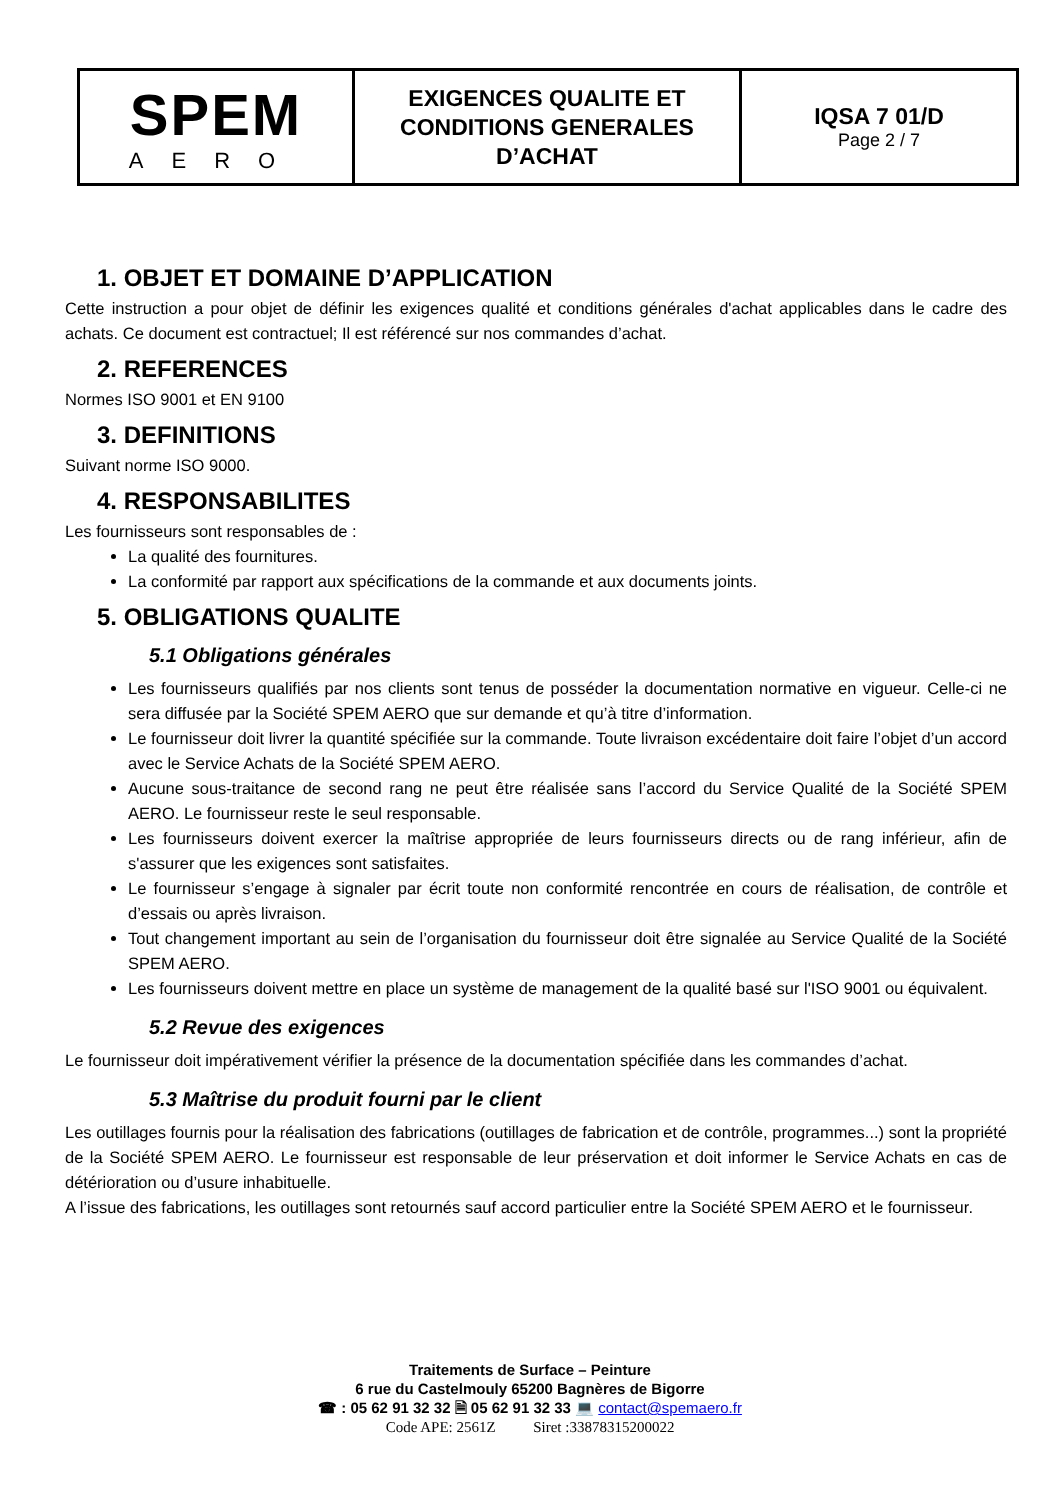| SPEM AERO | EXIGENCES QUALITE ET CONDITIONS GENERALES D’ACHAT | IQSA 7 01/D Page 2 / 7 |
1. OBJET ET DOMAINE D’APPLICATION
Cette instruction a pour objet de définir les exigences qualité et conditions générales d'achat applicables dans le cadre des achats. Ce document est contractuel; Il est référencé sur nos commandes d’achat.
2. REFERENCES
Normes ISO 9001 et EN 9100
3. DEFINITIONS
Suivant norme ISO 9000.
4. RESPONSABILITES
Les fournisseurs sont responsables de :
La qualité des fournitures.
La conformité par rapport aux spécifications de la commande et aux documents joints.
5. OBLIGATIONS QUALITE
5.1 Obligations générales
Les fournisseurs qualifiés par nos clients sont tenus de posséder la documentation normative en vigueur. Celle-ci ne sera diffusée par la Société SPEM AERO que sur demande et qu’à titre d’information.
Le fournisseur doit livrer la quantité spécifiée sur la commande. Toute livraison excédentaire doit faire l’objet d’un accord avec le Service Achats de la Société SPEM AERO.
Aucune sous-traitance de second rang ne peut être réalisée sans l’accord du Service Qualité de la Société SPEM AERO. Le fournisseur reste le seul responsable.
Les fournisseurs doivent exercer la maîtrise appropriée de leurs fournisseurs directs ou de rang inférieur, afin de s'assurer que les exigences sont satisfaites.
Le fournisseur s’engage à signaler par écrit toute non conformité rencontrée en cours de réalisation, de contrôle et d’essais ou après livraison.
Tout changement important au sein de l’organisation du fournisseur doit être signalée au Service Qualité de la Société SPEM AERO.
Les fournisseurs doivent mettre en place un système de management de la qualité basé sur l'ISO 9001 ou équivalent.
5.2 Revue des exigences
Le fournisseur doit impérativement vérifier la présence de la documentation spécifiée dans les commandes d’achat.
5.3 Maîtrise du produit fourni par le client
Les outillages fournis pour la réalisation des fabrications (outillages de fabrication et de contrôle, programmes...) sont la propriété de la Société SPEM AERO. Le fournisseur est responsable de leur préservation et doit informer le Service Achats en cas de détérioration ou d’usure inhabituelle.
A l’issue des fabrications, les outillages sont retournés sauf accord particulier entre la Société SPEM AERO et le fournisseur.
Traitements de Surface – Peinture
6 rue du Castelmouly 65200 Bagnères de Bigorre
☎ : 05 62 91 32 32 🗎 05 62 91 32 33 💻 contact@spemaero.fr
Code APE: 2561Z Siret :33878315200022